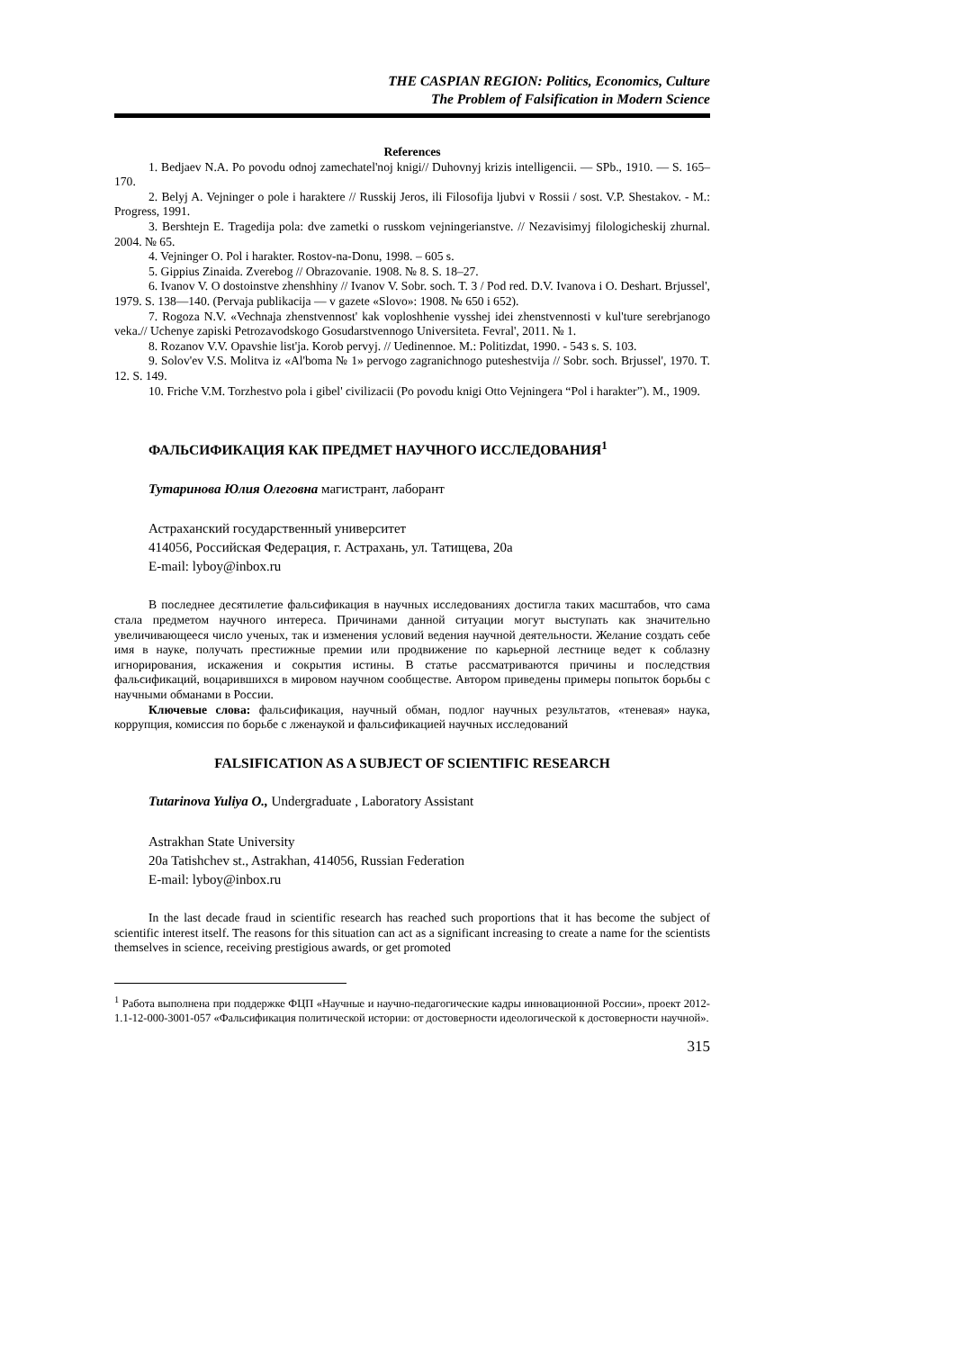THE CASPIAN REGION: Politics, Economics, Culture
The Problem of Falsification in Modern Science
References
1. Bedjaev N.A. Po povodu odnoj zamechatel'noj knigi// Duhovnyj krizis intelligencii. — SPb., 1910. — S. 165–170.
2. Belyj A. Vejninger o pole i haraktere // Russkij Jeros, ili Filosofija ljubvi v Rossii / sost. V.P. Shestakov. - M.: Progress, 1991.
3. Bershtejn E. Tragedija pola: dve zametki o russkom vejningerianstve. // Nezavisimyj filologicheskij zhurnal. 2004. № 65.
4. Vejninger O. Pol i harakter. Rostov-na-Donu, 1998. – 605 s.
5. Gippius Zinaida. Zverebog // Obrazovanie. 1908. № 8. S. 18–27.
6. Ivanov V. O dostoinstve zhenshhiny // Ivanov V. Sobr. soch. T. 3 / Pod red. D.V. Ivanova i O. Deshart. Brjussel', 1979. S. 138—140. (Pervaja publikacija — v gazete «Slovo»: 1908. № 650 i 652).
7. Rogoza N.V. «Vechnaja zhenstvennost' kak voploshhenie vysshej idei zhenstvennosti v kul'ture serebrjanogo veka.// Uchenye zapiski Petrozavodskogo Gosudarstvennogo Universiteta. Fevral', 2011. № 1.
8. Rozanov V.V. Opavshie list'ja. Korob pervyj. // Uedinennoe. M.: Politizdat, 1990. - 543 s. S. 103.
9. Solov'ev V.S. Molitva iz «Al'boma № 1» pervogo zagranichnogo puteshestvija // Sobr. soch. Brjussel', 1970. T. 12. S. 149.
10. Friche V.M. Torzhestvo pola i gibel' civilizacii (Po povodu knigi Otto Vejningera “Pol i harakter”). M., 1909.
ФАЛЬСИФИКАЦИЯ КАК ПРЕДМЕТ НАУЧНОГО ИССЛЕДОВАНИЯ<sup>1</sup>
Тутаринова Юлия Олеговна магистрант, лаборант
Астраханский государственный университет
414056, Российская Федерация, г. Астрахань, ул. Татищева, 20а
E-mail: lyboy@inbox.ru
В последнее десятилетие фальсификация в научных исследованиях достигла таких масштабов, что сама стала предметом научного интереса. Причинами данной ситуации могут выступать как значительно увеличивающееся число ученых, так и изменения условий ведения научной деятельности. Желание создать себе имя в науке, получать престижные премии или продвижение по карьерной лестнице ведет к соблазну игнорирования, искажения и сокрытия истины. В статье рассматриваются причины и последствия фальсификаций, воцарившихся в мировом научном сообществе. Автором приведены примеры попыток борьбы с научными обманами в России.
Ключевые слова: фальсификация, научный обман, подлог научных результатов, «теневая» наука, коррупция, комиссия по борьбе с лженаукой и фальсификацией научных исследований
FALSIFICATION AS A SUBJECT OF SCIENTIFIC RESEARCH
Tutarinova Yuliya O., Undergraduate , Laboratory Assistant
Astrakhan State University
20a Tatishchev st., Astrakhan, 414056, Russian Federation
E-mail: lyboy@inbox.ru
In the last decade fraud in scientific research has reached such proportions that it has become the subject of scientific interest itself. The reasons for this situation can act as a significant increasing to create a name for the scientists themselves in science, receiving prestigious awards, or get promoted
<sup>1</sup> Работа выполнена при поддержке ФЦП «Научные и научно-педагогические кадры инновационной России», проект 2012-1.1-12-000-3001-057 «Фальсификация политической истории: от достоверности идеологической к достоверности научной».
315